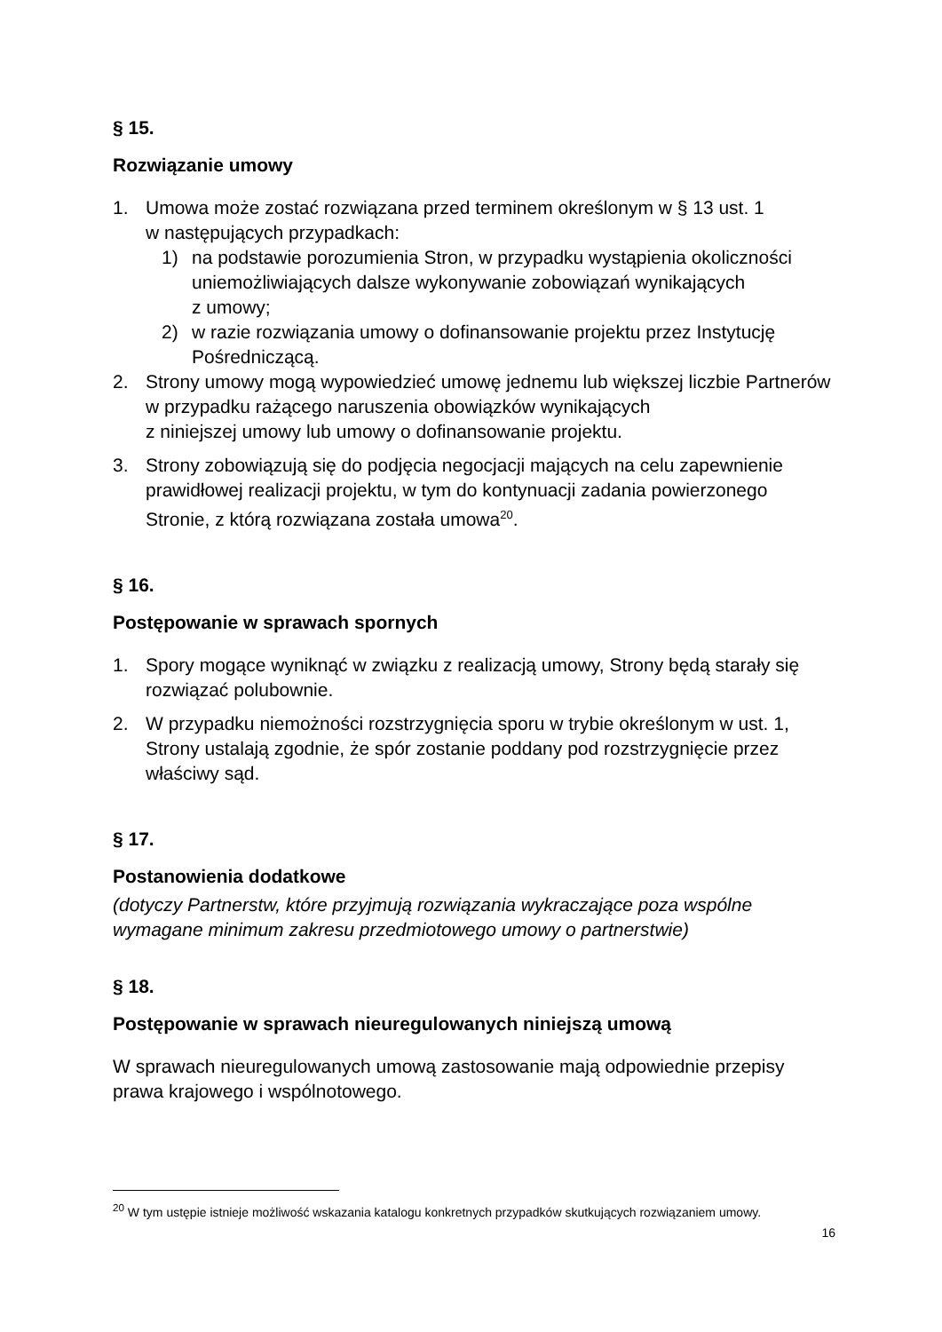§ 15.
Rozwiązanie umowy
1. Umowa może zostać rozwiązana przed terminem określonym w § 13 ust. 1
w następujących przypadkach:
1) na podstawie porozumienia Stron, w przypadku wystąpienia okoliczności uniemożliwiających dalsze wykonywanie zobowiązań wynikających
z umowy;
2) w razie rozwiązania umowy o dofinansowanie projektu przez Instytucję Pośredniczącą.
2. Strony umowy mogą wypowiedzieć umowę jednemu lub większej liczbie Partnerów w przypadku rażącego naruszenia obowiązków wynikających
z niniejszej umowy lub umowy o dofinansowanie projektu.
3. Strony zobowiązują się do podjęcia negocjacji mających na celu zapewnienie prawidłowej realizacji projektu, w tym do kontynuacji zadania powierzonego Stronie, z którą rozwiązana została umowa<sup>20</sup>.
§ 16.
Postępowanie w sprawach spornych
1. Spory mogące wyniknąć w związku z realizacją umowy, Strony będą starały się rozwiązać polubownie.
2. W przypadku niemożności rozstrzygnięcia sporu w trybie określonym w ust. 1, Strony ustalają zgodnie, że spór zostanie poddany pod rozstrzygnięcie przez właściwy sąd.
§ 17.
Postanowienia dodatkowe
(dotyczy Partnerstw, które przyjmują rozwiązania wykraczające poza wspólne wymagane minimum zakresu przedmiotowego umowy o partnerstwie)
§ 18.
Postępowanie w sprawach nieuregulowanych niniejszą umową
W sprawach nieuregulowanych umową zastosowanie mają odpowiednie przepisy prawa krajowego i wspólnotowego.
<sup>20</sup> W tym ustępie istnieje możliwość wskazania katalogu konkretnych przypadków skutkujących rozwiązaniem umowy.
16